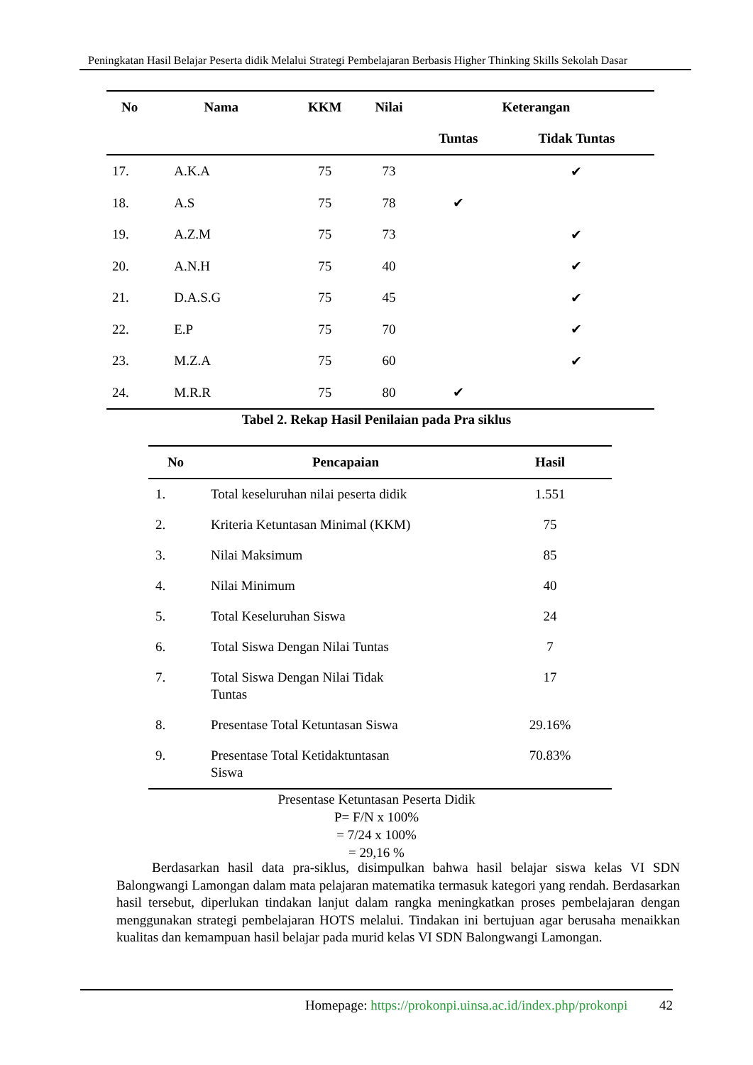Peningkatan Hasil Belajar Peserta didik Melalui Strategi Pembelajaran Berbasis Higher Thinking Skills Sekolah Dasar
| No | Nama | KKM | Nilai | Keterangan | |
| --- | --- | --- | --- | --- | --- |
| | | | | Tuntas | Tidak Tuntas |
| 17. | A.K.A | 75 | 73 | | ✔ |
| 18. | A.S | 75 | 78 | ✔ | |
| 19. | A.Z.M | 75 | 73 | | ✔ |
| 20. | A.N.H | 75 | 40 | | ✔ |
| 21. | D.A.S.G | 75 | 45 | | ✔ |
| 22. | E.P | 75 | 70 | | ✔ |
| 23. | M.Z.A | 75 | 60 | | ✔ |
| 24. | M.R.R | 75 | 80 | ✔ | |
Tabel 2. Rekap Hasil Penilaian pada Pra siklus
| No | Pencapaian | Hasil |
| --- | --- | --- |
| 1. | Total keseluruhan nilai peserta didik | 1.551 |
| 2. | Kriteria Ketuntasan Minimal (KKM) | 75 |
| 3. | Nilai Maksimum | 85 |
| 4. | Nilai Minimum | 40 |
| 5. | Total Keseluruhan Siswa | 24 |
| 6. | Total Siswa Dengan Nilai Tuntas | 7 |
| 7. | Total Siswa Dengan Nilai Tidak Tuntas | 17 |
| 8. | Presentase Total Ketuntasan Siswa | 29.16% |
| 9. | Presentase Total Ketidaktuntasan Siswa | 70.83% |
Presentase Ketuntasan Peserta Didik
P= F/N x 100%
= 7/24 x 100%
= 29,16 %
Berdasarkan hasil data pra-siklus, disimpulkan bahwa hasil belajar siswa kelas VI SDN Balongwangi Lamongan dalam mata pelajaran matematika termasuk kategori yang rendah. Berdasarkan hasil tersebut, diperlukan tindakan lanjut dalam rangka meningkatkan proses pembelajaran dengan menggunakan strategi pembelajaran HOTS melalui. Tindakan ini bertujuan agar berusaha menaikkan kualitas dan kemampuan hasil belajar pada murid kelas VI SDN Balongwangi Lamongan.
Homepage: https://prokonpi.uinsa.ac.id/index.php/prokonpi 42